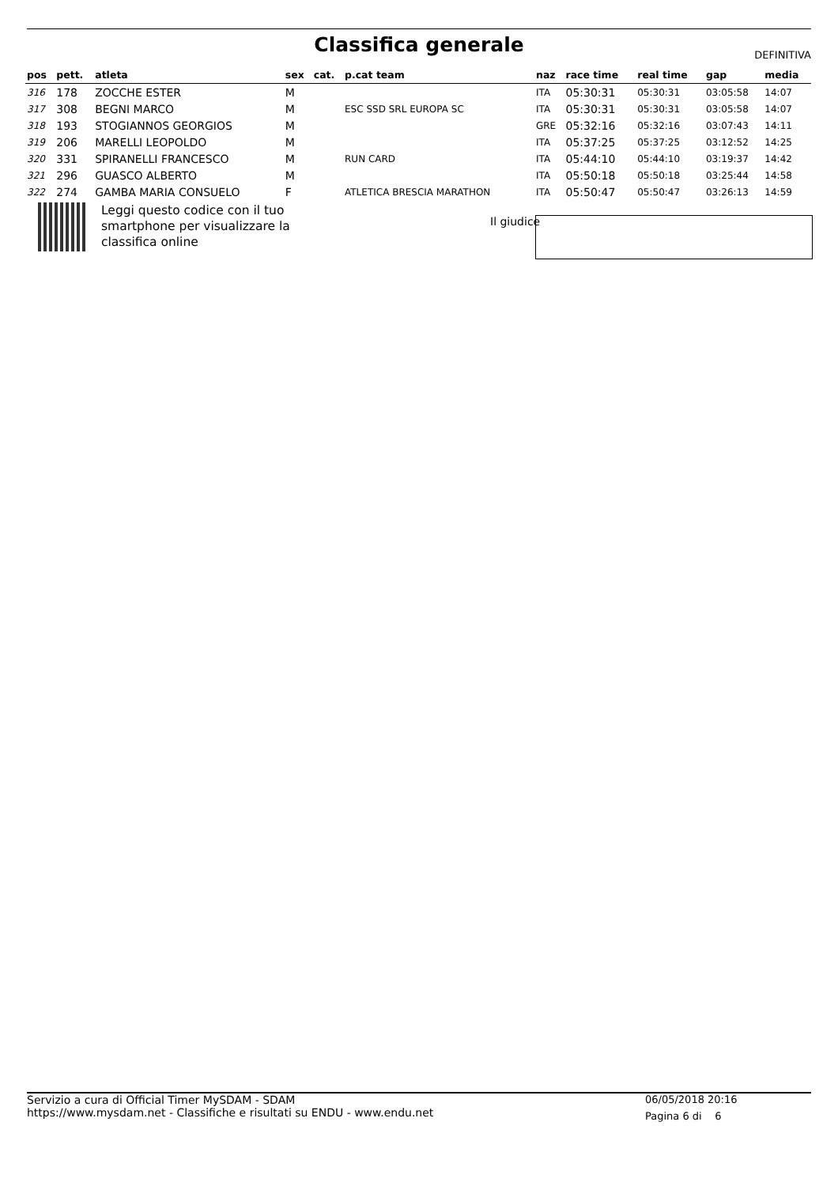Classifica generale DEFINITIVA
| pos | pett. | atleta | sex | cat. | p.cat team | naz | race time | real time | gap | media |
| --- | --- | --- | --- | --- | --- | --- | --- | --- | --- | --- |
| 316 | 178 | ZOCCHE ESTER | M | | | ITA | 05:30:31 | 05:30:31 | 03:05:58 | 14:07 |
| 317 | 308 | BEGNI MARCO | M | | ESC SSD SRL EUROPA SC | ITA | 05:30:31 | 05:30:31 | 03:05:58 | 14:07 |
| 318 | 193 | STOGIANNOS GEORGIOS | M | | | GRE | 05:32:16 | 05:32:16 | 03:07:43 | 14:11 |
| 319 | 206 | MARELLI LEOPOLDO | M | | | ITA | 05:37:25 | 05:37:25 | 03:12:52 | 14:25 |
| 320 | 331 | SPIRANELLI FRANCESCO | M | | RUN CARD | ITA | 05:44:10 | 05:44:10 | 03:19:37 | 14:42 |
| 321 | 296 | GUASCO ALBERTO | M | | | ITA | 05:50:18 | 05:50:18 | 03:25:44 | 14:58 |
| 322 | 274 | GAMBA MARIA CONSUELO | F | | ATLETICA BRESCIA MARATHON | ITA | 05:50:47 | 05:50:47 | 03:26:13 | 14:59 |
Leggi questo codice con il tuo
smartphone per visualizzare la
classifica online
Il giudice
Servizio a cura di Official Timer MySDAM - SDAM
https://www.mysdam.net - Classifiche e risultati su ENDU - www.endu.net
06/05/2018 20:16
Pagina 6 di 6